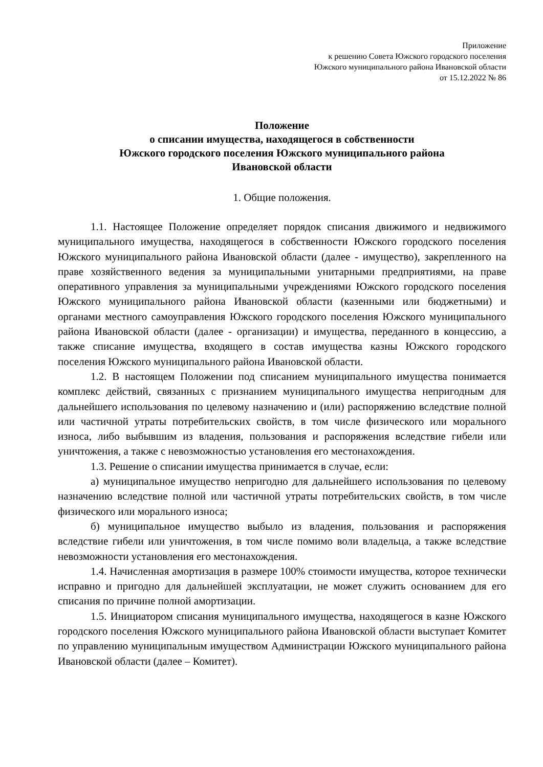Приложение
к решению Совета Южского городского поселения
Южского муниципального района Ивановской области
от 15.12.2022 № 86
Положение
о списании имущества, находящегося в собственности
Южского городского поселения Южского муниципального района
Ивановской области
1. Общие положения.
1.1. Настоящее Положение определяет порядок списания движимого и недвижимого муниципального имущества, находящегося в собственности Южского городского поселения Южского муниципального района Ивановской области (далее - имущество), закрепленного на праве хозяйственного ведения за муниципальными унитарными предприятиями, на праве оперативного управления за муниципальными учреждениями Южского городского поселения Южского муниципального района Ивановской области (казенными или бюджетными) и органами местного самоуправления Южского городского поселения Южского муниципального района Ивановской области (далее - организации) и имущества, переданного в концессию, а также списание имущества, входящего в состав имущества казны Южского городского поселения Южского муниципального района Ивановской области.
1.2. В настоящем Положении под списанием муниципального имущества понимается комплекс действий, связанных с признанием муниципального имущества непригодным для дальнейшего использования по целевому назначению и (или) распоряжению вследствие полной или частичной утраты потребительских свойств, в том числе физического или морального износа, либо выбывшим из владения, пользования и распоряжения вследствие гибели или уничтожения, а также с невозможностью установления его местонахождения.
1.3. Решение о списании имущества принимается в случае, если:
а) муниципальное имущество непригодно для дальнейшего использования по целевому назначению вследствие полной или частичной утраты потребительских свойств, в том числе физического или морального износа;
б) муниципальное имущество выбыло из владения, пользования и распоряжения вследствие гибели или уничтожения, в том числе помимо воли владельца, а также вследствие невозможности установления его местонахождения.
1.4. Начисленная амортизация в размере 100% стоимости имущества, которое технически исправно и пригодно для дальнейшей эксплуатации, не может служить основанием для его списания по причине полной амортизации.
1.5. Инициатором списания муниципального имущества, находящегося в казне Южского городского поселения Южского муниципального района Ивановской области выступает Комитет по управлению муниципальным имуществом Администрации Южского муниципального района Ивановской области (далее – Комитет).